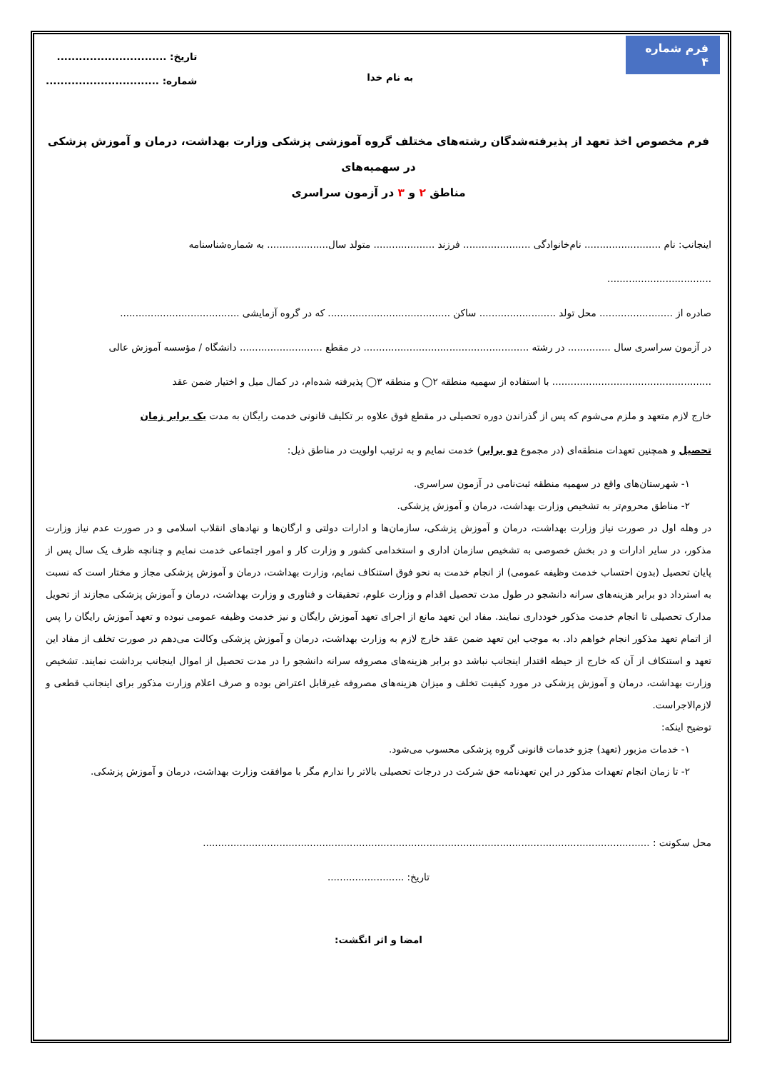فرم شماره ۴
به نام خدا
تاریخ: ..............................
شماره: ...............................
فرم مخصوص اخذ تعهد از پذیرفته‌شدگان رشته‌های مختلف گروه آموزشی پزشکی وزارت بهداشت، درمان و آموزش پزشکی در سهمیه‌های
مناطق ۲ و ۳ در آزمون سراسری
اینجانب: نام ......................... نام‌خانوادگی ...................... فرزند .................... متولد سال.................... به شماره‌شناسنامه
..................................
صادره از ........................ محل تولد ......................... ساکن ........................................ که در گروه آزمایشی .......................................
در آزمون سراسری سال .............. در رشته ...................................................... در مقطع ........................... دانشگاه / مؤسسه آموزش عالی
.................................................... با استفاده از سهمیه منطقه ۲◯ و منطقه ۳◯ پذیرفته شده‌ام، در کمال میل و اختیار ضمن عقد
خارج لازم متعهد و ملزم می‌شوم که پس از گذراندن دوره تحصیلی در مقطع فوق علاوه بر تکلیف قانونی خدمت رایگان به مدت یک برابر زمان
تحصیل و همچنین تعهدات منطقه‌ای (در مجموع دو برابر) خدمت نمایم و به ترتیب اولویت در مناطق ذیل:
۱- شهرستان‌های واقع در سهمیه منطقه ثبت‌نامی در آزمون سراسری.
۲- مناطق محروم‌تر به تشخیص وزارت بهداشت، درمان و آموزش پزشکی.
در وهله اول در صورت نیاز وزارت بهداشت، درمان و آموزش پزشکی، سازمان‌ها و ادارات دولتی و ارگان‌ها و نهادهای انقلاب اسلامی و در صورت عدم نیاز وزارت مذکور، در سایر ادارات و در بخش خصوصی به تشخیص سازمان اداری و استخدامی کشور و وزارت کار و امور اجتماعی خدمت نمایم و چنانچه ظرف یک سال پس از پایان تحصیل (بدون احتساب خدمت وظیفه عمومی) از انجام خدمت به نحو فوق استنکاف نمایم، وزارت بهداشت، درمان و آموزش پزشکی مجاز و مختار است که نسبت به استرداد دو برابر هزینه‌های سرانه دانشجو در طول مدت تحصیل اقدام و وزارت علوم، تحقیقات و فناوری و وزارت بهداشت، درمان و آموزش پزشکی مجازند از تحویل مدارک تحصیلی تا انجام خدمت مذکور خودداری نمایند. مفاد این تعهد مانع از اجرای تعهد آموزش رایگان و نیز خدمت وظیفه عمومی نبوده و تعهد آموزش رایگان را پس از اتمام تعهد مذکور انجام خواهم داد. به موجب این تعهد ضمن عقد خارج لازم به وزارت بهداشت، درمان و آموزش پزشکی وکالت می‌دهم در صورت تخلف از مفاد این تعهد و استنکاف از آن که خارج از حیطه اقتدار اینجانب نباشد دو برابر هزینه‌های مصروفه سرانه دانشجو را در مدت تحصیل از اموال اینجانب برداشت نمایند. تشخیص وزارت بهداشت، درمان و آموزش پزشکی در مورد کیفیت تخلف و میزان هزینه‌های مصروفه غیرقابل اعتراض بوده و صرف اعلام وزارت مذکور برای اینجانب قطعی و لازم‌الاجراست.
توضیح اینکه:
۱- خدمات مزبور (تعهد) جزو خدمات قانونی گروه پزشکی محسوب می‌شود.
۲- تا زمان انجام تعهدات مذکور در این تعهدنامه حق شرکت در درجات تحصیلی بالاتر را ندارم مگر با موافقت وزارت بهداشت، درمان و آموزش پزشکی.
محل سکونت : ..................................................................................................................................................
تاریخ: .........................
امضا و اثر انگشت: